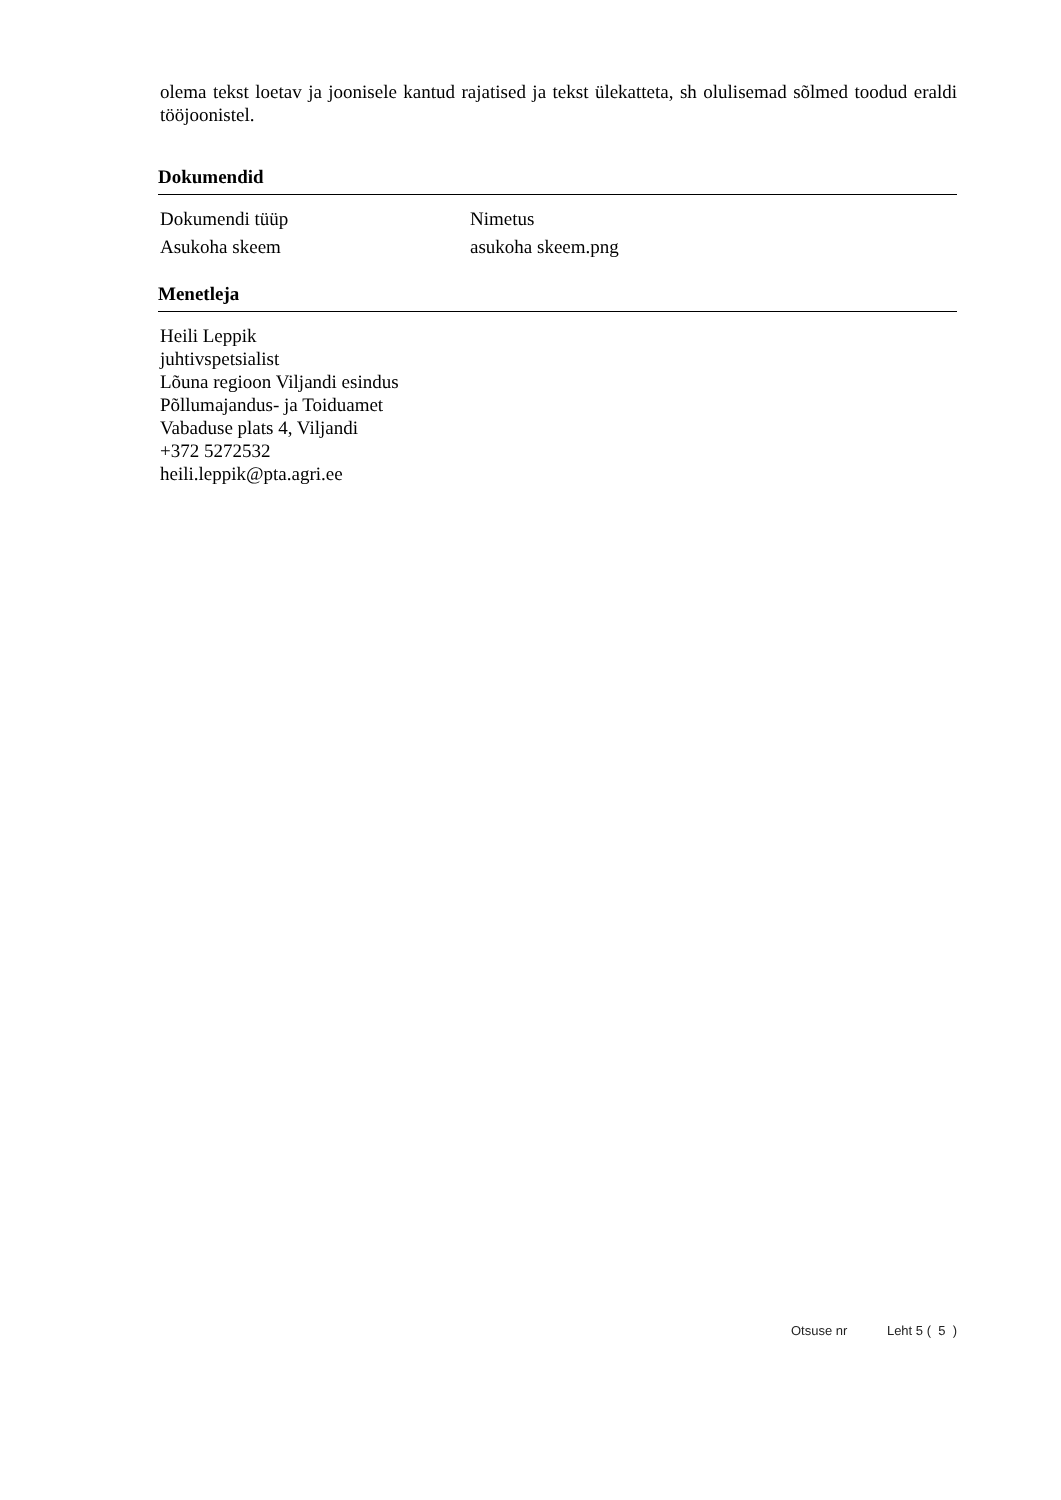olema tekst loetav ja joonisele kantud rajatised ja tekst ülekatteta, sh olulisemad sõlmed toodud eraldi tööjoonistel.
Dokumendid
| Dokumendi tüüp | Nimetus |
| Asukoha skeem | asukoha skeem.png |
Menetleja
Heili Leppik
juhtivspetsialist
Lõuna regioon Viljandi esindus
Põllumajandus- ja Toiduamet
Vabaduse plats 4, Viljandi
+372 5272532
heili.leppik@pta.agri.ee
Otsuse nr Leht 5 ( 5 )